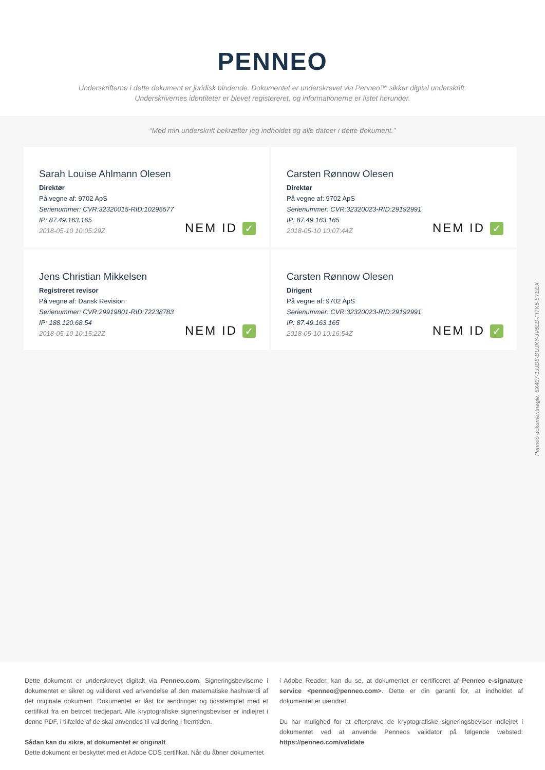PENNEO
Underskrifterne i dette dokument er juridisk bindende. Dokumentet er underskrevet via Penneo™ sikker digital underskrift.
Underskrivernes identiteter er blevet registereret, og informationerne er listet herunder.
“Med min underskrift bekræfter jeg indholdet og alle datoer i dette dokument.”
Sarah Louise Ahlmann Olesen
Direktør
På vegne af: 9702 ApS
Serienummer: CVR:32320015-RID:10295577
IP: 87.49.163.165
2018-05-10 10:05:29Z
NEM ID ✓
Carsten Rønnow Olesen
Direktør
På vegne af: 9702 ApS
Serienummer: CVR:32320023-RID:29192991
IP: 87.49.163.165
2018-05-10 10:07:44Z
NEM ID ✓
Jens Christian Mikkelsen
Registreret revisor
På vegne af: Dansk Revision
Serienummer: CVR:29919801-RID:72238783
IP: 188.120.68.54
2018-05-10 10:15:22Z
NEM ID ✓
Carsten Rønnow Olesen
Dirigent
På vegne af: 9702 ApS
Serienummer: CVR:32320023-RID:29192991
IP: 87.49.163.165
2018-05-10 10:16:54Z
NEM ID ✓
Penneo dokumentnøgle: 6X407-1JJD8-DUJKY-JV6LD-FITK5-8YEEX
Dette dokument er underskrevet digitalt via Penneo.com. Signeringsbeviserne i dokumentet er sikret og valideret ved anvendelse af den matematiske hashværdi af det originale dokument. Dokumentet er låst for ændringer og tidsstemplet med et certifikat fra en betroet tredjepart. Alle kryptografiske signeringsbeviser er indlejret i denne PDF, i tilfælde af de skal anvendes til validering i fremtiden.
Sådan kan du sikre, at dokumentet er originalt
Dette dokument er beskyttet med et Adobe CDS certifikat. Når du åbner dokumentet
i Adobe Reader, kan du se, at dokumentet er certificeret af Penneo e-signature service <penneo@penneo.com>. Dette er din garanti for, at indholdet af dokumentet er uændret.
Du har mulighed for at efterprøve de kryptografiske signeringsbeviser indlejret i dokumentet ved at anvende Penneos validator på følgende websted: https://penneo.com/validate